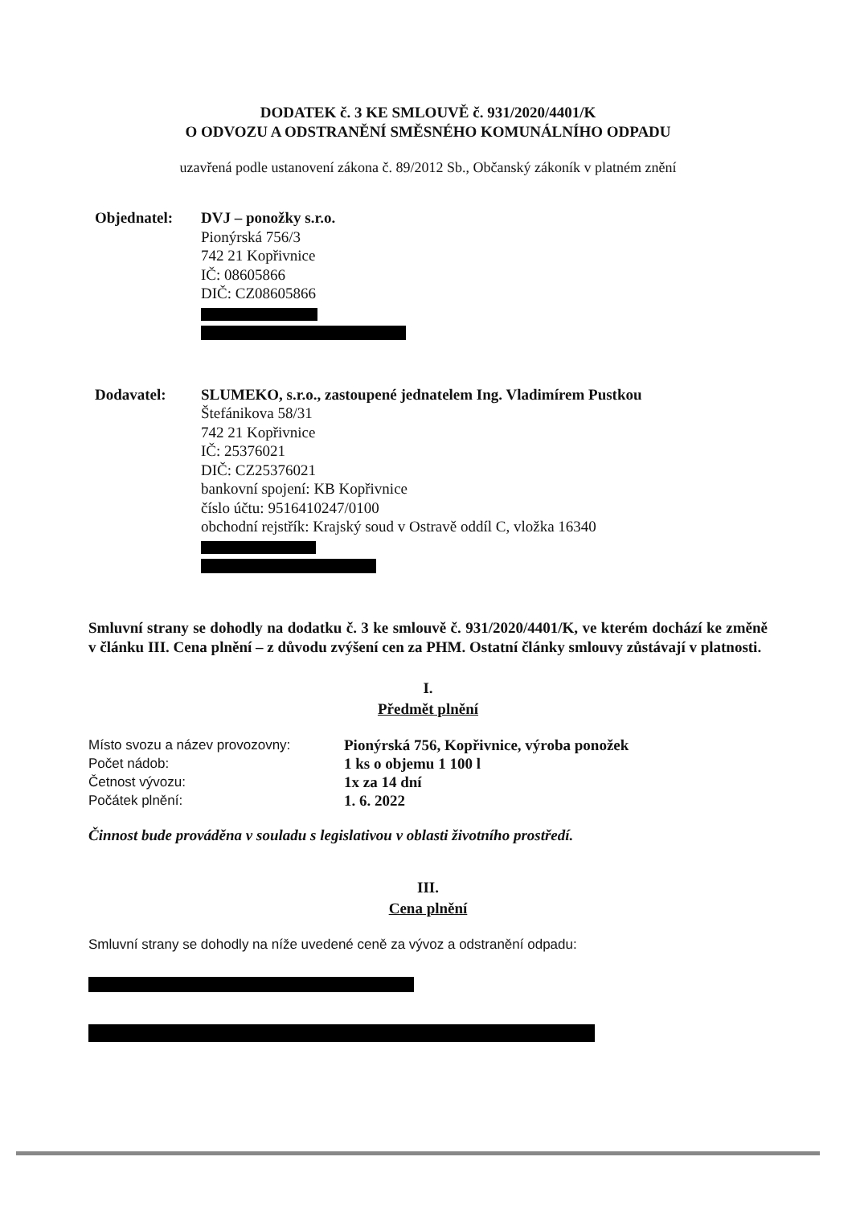DODATEK č. 3 KE SMLOUVĚ č. 931/2020/4401/K
O ODVOZU A ODSTRANĚNÍ SMĚSNÉHO KOMUNÁLNÍHO ODPADU
uzavřená podle ustanovení zákona č. 89/2012 Sb., Občanský zákoník v platném znění
Objednatel: DVJ – ponožky s.r.o.
Pionýrská 756/3
742 21 Kopřivnice
IČ: 08605866
DIČ: CZ08605866
Dodavatel: SLUMEKO, s.r.o., zastoupené jednatelem Ing. Vladimírem Pustkou
Štefánikova 58/31
742 21 Kopřivnice
IČ: 25376021
DIČ: CZ25376021
bankovní spojení: KB Kopřivnice
číslo účtu: 9516410247/0100
obchodní rejstřík: Krajský soud v Ostravě oddíl C, vložka 16340
Smluvní strany se dohodly na dodatku č. 3 ke smlouvě č. 931/2020/4401/K, ve kterém dochází ke změně v článku III. Cena plnění – z důvodu zvýšení cen za PHM. Ostatní články smlouvy zůstávají v platnosti.
I.
Předmět plnění
Místo svozu a název provozovny: Pionýrská 756, Kopřivnice, výroba ponožek
Počet nádob: 1 ks o objemu 1 100 l
Četnost vývozu: 1x za 14 dní
Počátek plnění: 1. 6. 2022
Činnost bude prováděna v souladu s legislativou v oblasti životního prostředí.
III.
Cena plnění
Smluvní strany se dohodly na níže uvedené ceně za vývoz a odstranění odpadu: